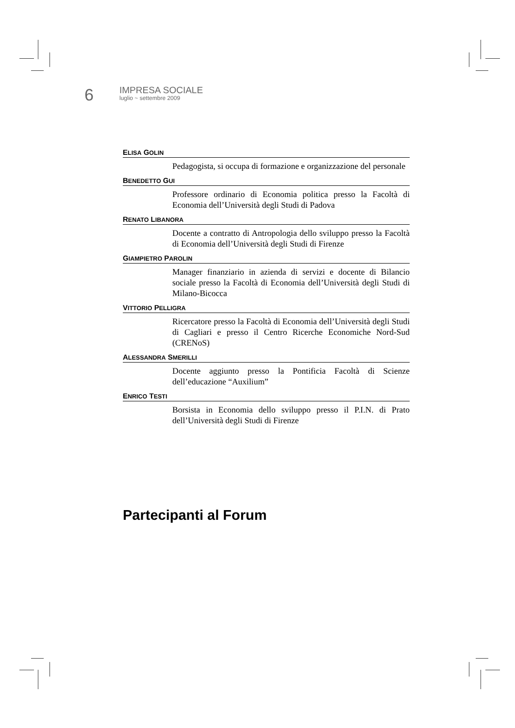6
IMPRESA SOCIALE
luglio ~ settembre 2009
ELISA GOLIN
Pedagogista, si occupa di formazione e organizzazione del personale
BENEDETTO GUI
Professore ordinario di Economia politica presso la Facoltà di Economia dell’Università degli Studi di Padova
RENATO LIBANORA
Docente a contratto di Antropologia dello sviluppo presso la Facoltà di Economia dell’Università degli Studi di Firenze
GIAMPIETRO PAROLIN
Manager finanziario in azienda di servizi e docente di Bilancio sociale presso la Facoltà di Economia dell’Università degli Studi di Milano-Bicocca
VITTORIO PELLIGRA
Ricercatore presso la Facoltà di Economia dell’Università degli Studi di Cagliari e presso il Centro Ricerche Economiche Nord-Sud (CRENoS)
ALESSANDRA SMERILLI
Docente aggiunto presso la Pontificia Facoltà di Scienze dell’educazione “Auxilium”
ENRICO TESTI
Borsista in Economia dello sviluppo presso il P.I.N. di Prato dell’Università degli Studi di Firenze
Partecipanti al Forum